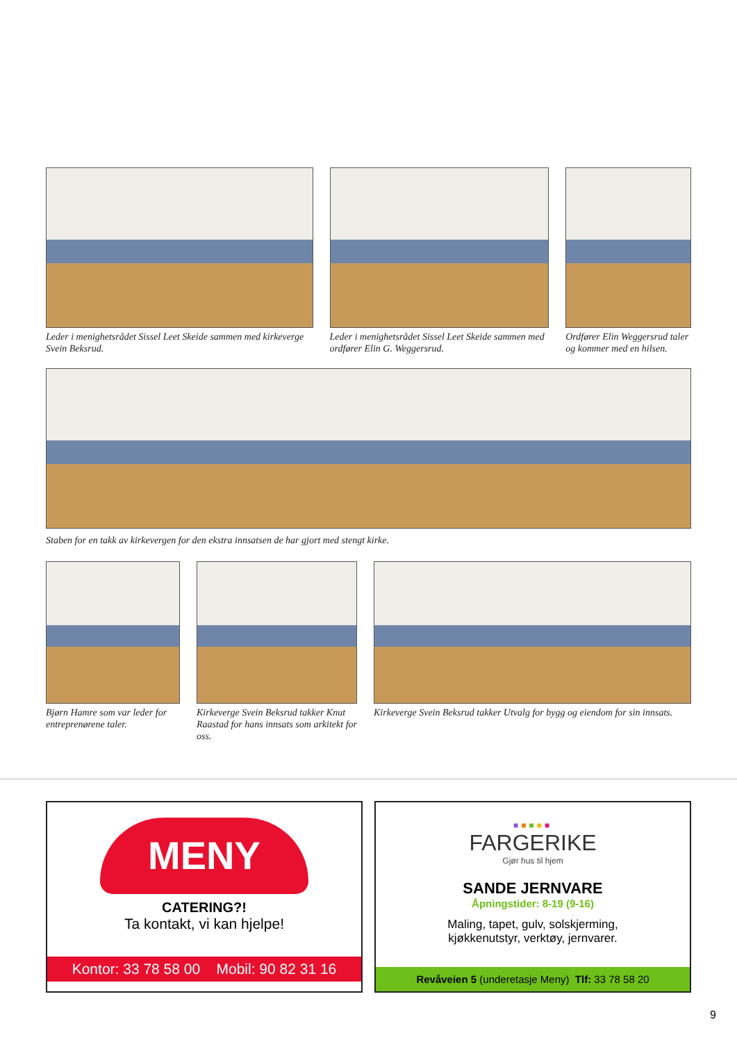Leder i menighetsrådet Sissel Leet Skeide sammen med kirkeverge Svein Beksrud.
Leder i menighetsrådet Sissel Leet Skeide sammen med ordfører Elin G. Weggersrud.
Ordfører Elin Weggersrud taler og kommer med en hilsen.
Staben for en takk av kirkevergen for den ekstra innsatsen de har gjort med stengt kirke.
Bjørn Hamre som var leder for entreprenørene taler.
Kirkeverge Svein Beksrud takker Knut Raastad for hans innsats som arkitekt for oss.
Kirkeverge Svein Beksrud takker Utvalg for bygg og eiendom for sin innsats.
MENY
CATERING?!
Ta kontakt, vi kan hjelpe!
Kontor: 33 78 58 00 Mobil: 90 82 31 16
■■■■■
FARGERIKE
Gjør hus til hjem
SANDE JERNVARE
Åpningstider: 8-19 (9-16)
Maling, tapet, gulv, solskjerming,
kjøkkenutstyr, verktøy, jernvarer.
Revåveien 5 (underetasje Meny) Tlf: 33 78 58 20
9